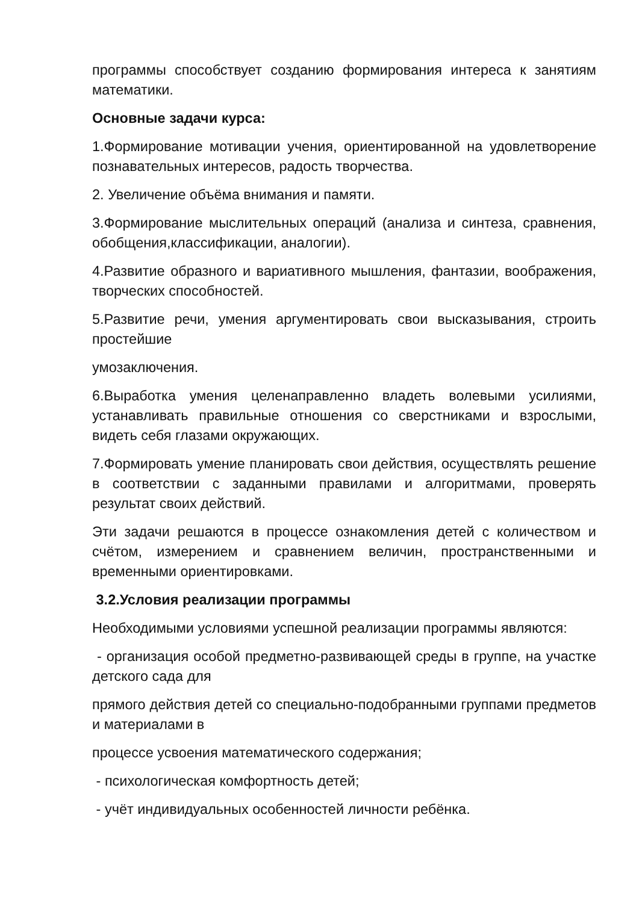программы способствует созданию формирования интереса к занятиям математики.
Основные задачи курса:
1.Формирование мотивации учения, ориентированной на удовлетворение познавательных интересов, радость творчества.
2. Увеличение объёма внимания и памяти.
3.Формирование мыслительных операций (анализа и синтеза, сравнения, обобщения,классификации, аналогии).
4.Развитие образного и вариативного мышления, фантазии, воображения, творческих способностей.
5.Развитие речи, умения аргументировать свои высказывания, строить простейшие
умозаключения.
6.Выработка умения целенаправленно владеть волевыми усилиями, устанавливать правильные отношения со сверстниками и взрослыми, видеть себя глазами окружающих.
7.Формировать умение планировать свои действия, осуществлять решение в соответствии с заданными правилами и алгоритмами, проверять результат своих действий.
Эти задачи решаются в процессе ознакомления детей с количеством и счётом, измерением и сравнением величин, пространственными и временными ориентировками.
3.2.Условия реализации программы
Необходимыми условиями успешной реализации программы являются:
- организация особой предметно-развивающей среды в группе, на участке детского сада для
прямого действия детей со специально-подобранными группами предметов и материалами в
процессе усвоения математического содержания;
- психологическая комфортность детей;
- учёт индивидуальных особенностей личности ребёнка.